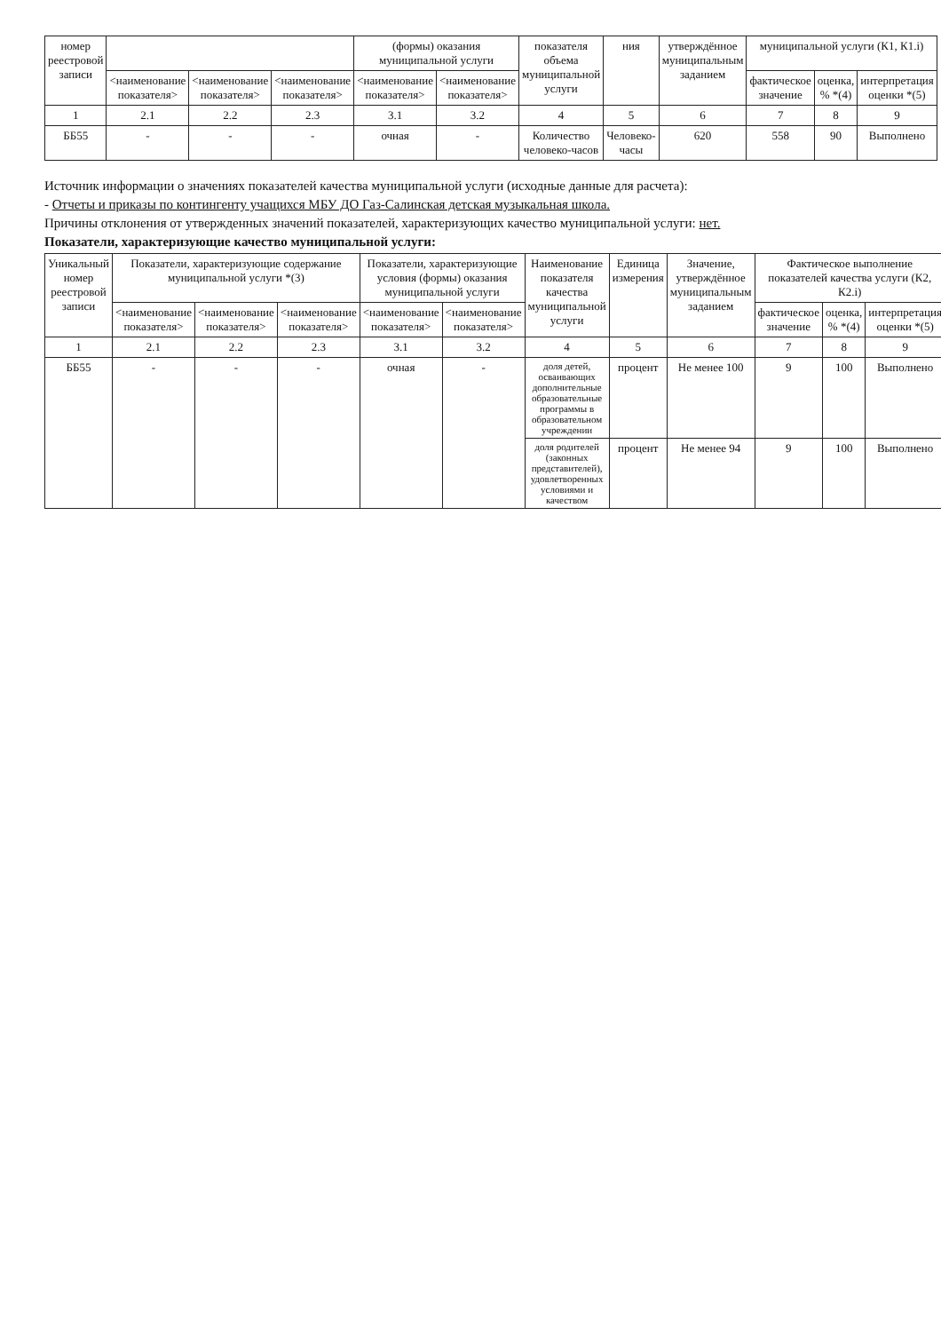| номер реестровой записи | | | | (формы) оказания муниципальной услуги | | показателя объема муниципальной услуги | ния | утверждённое муниципальным заданием | муниципальной услуги (К1, К1.i) | | |
| --- | --- | --- | --- | --- | --- | --- | --- | --- | --- | --- | --- |
| | <наименование показателя> | <наименование показателя> | <наименование показателя> | <наименование показателя> | <наименование показателя> | | | | фактическое значение | оценка, % *(4) | интерпретация оценки *(5) |
| 1 | 2.1 | 2.2 | 2.3 | 3.1 | 3.2 | 4 | 5 | 6 | 7 | 8 | 9 |
| ББ55 | - | - | - | очная | - | Количество человеко-часов | Человеко-часы | 620 | 558 | 90 | Выполнено |
Источник информации о значениях показателей качества муниципальной услуги (исходные данные для расчета):
- Отчеты и приказы по контингенту учащихся МБУ ДО Газ-Салинская детская музыкальная школа.
Причины отклонения от утвержденных значений показателей, характеризующих качество муниципальной услуги: нет.
Показатели, характеризующие качество муниципальной услуги:
| Уникальный номер реестровой записи | Показатели, характеризующие содержание муниципальной услуги *(3) | | | Показатели, характеризующие условия (формы) оказания муниципальной услуги | | Наименование показателя качества муниципальной услуги | Единица измерения | Значение, утверждённое муниципальным заданием | Фактическое выполнение показателей качества услуги (К2, К2.i) | | |
| --- | --- | --- | --- | --- | --- | --- | --- | --- | --- | --- | --- |
| | <наименование показателя> | <наименование показателя> | <наименование показателя> | <наименование показателя> | <наименование показателя> | | | | фактическое значение | оценка, % *(4) | интерпретация оценки *(5) |
| 1 | 2.1 | 2.2 | 2.3 | 3.1 | 3.2 | 4 | 5 | 6 | 7 | 8 | 9 |
| ББ55 | - | - | - | очная | - | доля детей, осваивающих дополнительные образовательные программы в образовательном учреждении | процент | Не менее 100 | 9 | 100 | Выполнено |
| | | | | | | доля родителей (законных представителей), удовлетворенных условиями и качеством | процент | Не менее 94 | 9 | 100 | Выполнено |